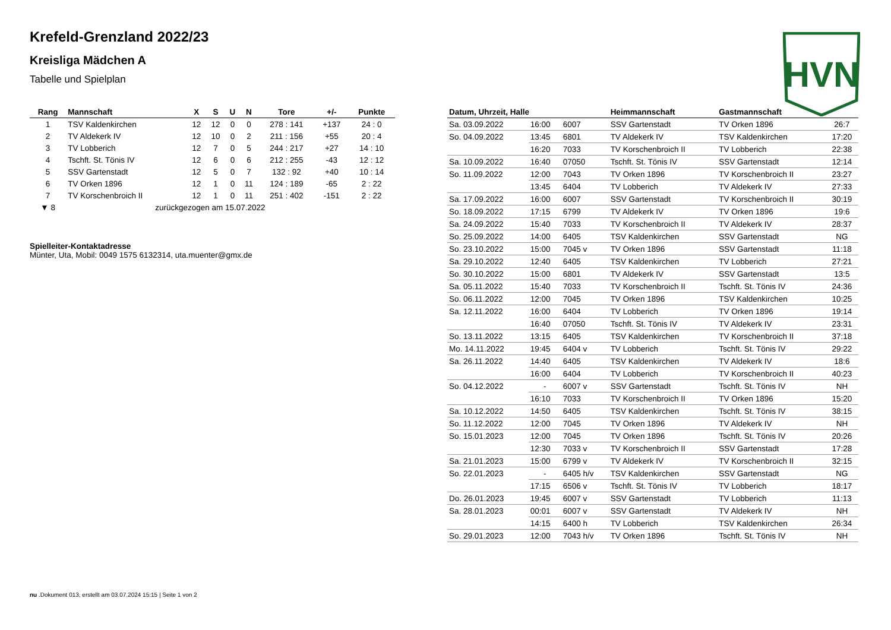Krefeld-Grenzland 2022/23
Kreisliga Mädchen A
Tabelle und Spielplan
HVN
| Rang | Mannschaft | X | S | U | N | Tore | +/- | Punkte |
| --- | --- | --- | --- | --- | --- | --- | --- | --- |
| 1 | TSV Kaldenkirchen | 12 | 12 | 0 | 0 | 278 : 141 | +137 | 24 : 0 |
| 2 | TV Aldekerk IV | 12 | 10 | 0 | 2 | 211 : 156 | +55 | 20 : 4 |
| 3 | TV Lobberich | 12 | 7 | 0 | 5 | 244 : 217 | +27 | 14 : 10 |
| 4 | Tschft. St. Tönis IV | 12 | 6 | 0 | 6 | 212 : 255 | -43 | 12 : 12 |
| 5 | SSV Gartenstadt | 12 | 5 | 0 | 7 | 132 : 92 | +40 | 10 : 14 |
| 6 | TV Orken 1896 | 12 | 1 | 0 | 11 | 124 : 189 | -65 | 2 : 22 |
| 7 | TV Korschenbroich II | 12 | 1 | 0 | 11 | 251 : 402 | -151 | 2 : 22 |
| ▼ 8 | zurückgezogen am 15.07.2022 | | | | | | | |
Spielleiter-Kontaktadresse
Münter, Uta, Mobil: 0049 1575 6132314, uta.muenter@gmx.de
| Datum, Uhrzeit, Halle | | | Heimmannschaft | Gastmannschaft | |
| --- | --- | --- | --- | --- | --- |
| Sa. 03.09.2022 | 16:00 | 6007 | SSV Gartenstadt | TV Orken 1896 | 26:7 |
| So. 04.09.2022 | 13:45 | 6801 | TV Aldekerk IV | TSV Kaldenkirchen | 17:20 |
| | 16:20 | 7033 | TV Korschenbroich II | TV Lobberich | 22:38 |
| Sa. 10.09.2022 | 16:40 | 07050 | Tschft. St. Tönis IV | SSV Gartenstadt | 12:14 |
| So. 11.09.2022 | 12:00 | 7043 | TV Orken 1896 | TV Korschenbroich II | 23:27 |
| | 13:45 | 6404 | TV Lobberich | TV Aldekerk IV | 27:33 |
| Sa. 17.09.2022 | 16:00 | 6007 | SSV Gartenstadt | TV Korschenbroich II | 30:19 |
| So. 18.09.2022 | 17:15 | 6799 | TV Aldekerk IV | TV Orken 1896 | 19:6 |
| Sa. 24.09.2022 | 15:40 | 7033 | TV Korschenbroich II | TV Aldekerk IV | 28:37 |
| So. 25.09.2022 | 14:00 | 6405 | TSV Kaldenkirchen | SSV Gartenstadt | NG |
| So. 23.10.2022 | 15:00 | 7045 v | TV Orken 1896 | SSV Gartenstadt | 11:18 |
| Sa. 29.10.2022 | 12:40 | 6405 | TSV Kaldenkirchen | TV Lobberich | 27:21 |
| So. 30.10.2022 | 15:00 | 6801 | TV Aldekerk IV | SSV Gartenstadt | 13:5 |
| Sa. 05.11.2022 | 15:40 | 7033 | TV Korschenbroich II | Tschft. St. Tönis IV | 24:36 |
| So. 06.11.2022 | 12:00 | 7045 | TV Orken 1896 | TSV Kaldenkirchen | 10:25 |
| Sa. 12.11.2022 | 16:00 | 6404 | TV Lobberich | TV Orken 1896 | 19:14 |
| | 16:40 | 07050 | Tschft. St. Tönis IV | TV Aldekerk IV | 23:31 |
| So. 13.11.2022 | 13:15 | 6405 | TSV Kaldenkirchen | TV Korschenbroich II | 37:18 |
| Mo. 14.11.2022 | 19:45 | 6404 v | TV Lobberich | Tschft. St. Tönis IV | 29:22 |
| Sa. 26.11.2022 | 14:40 | 6405 | TSV Kaldenkirchen | TV Aldekerk IV | 18:6 |
| | 16:00 | 6404 | TV Lobberich | TV Korschenbroich II | 40:23 |
| So. 04.12.2022 | - | 6007 v | SSV Gartenstadt | Tschft. St. Tönis IV | NH |
| | 16:10 | 7033 | TV Korschenbroich II | TV Orken 1896 | 15:20 |
| Sa. 10.12.2022 | 14:50 | 6405 | TSV Kaldenkirchen | Tschft. St. Tönis IV | 38:15 |
| So. 11.12.2022 | 12:00 | 7045 | TV Orken 1896 | TV Aldekerk IV | NH |
| So. 15.01.2023 | 12:00 | 7045 | TV Orken 1896 | Tschft. St. Tönis IV | 20:26 |
| | 12:30 | 7033 v | TV Korschenbroich II | SSV Gartenstadt | 17:28 |
| Sa. 21.01.2023 | 15:00 | 6799 v | TV Aldekerk IV | TV Korschenbroich II | 32:15 |
| So. 22.01.2023 | - | 6405 h/v | TSV Kaldenkirchen | SSV Gartenstadt | NG |
| | 17:15 | 6506 v | Tschft. St. Tönis IV | TV Lobberich | 18:17 |
| Do. 26.01.2023 | 19:45 | 6007 v | SSV Gartenstadt | TV Lobberich | 11:13 |
| Sa. 28.01.2023 | 00:01 | 6007 v | SSV Gartenstadt | TV Aldekerk IV | NH |
| | 14:15 | 6400 h | TV Lobberich | TSV Kaldenkirchen | 26:34 |
| So. 29.01.2023 | 12:00 | 7043 h/v | TV Orken 1896 | Tschft. St. Tönis IV | NH |
nu .Dokument 013, erstellt am 03.07.2024 15:15 | Seite 1 von 2